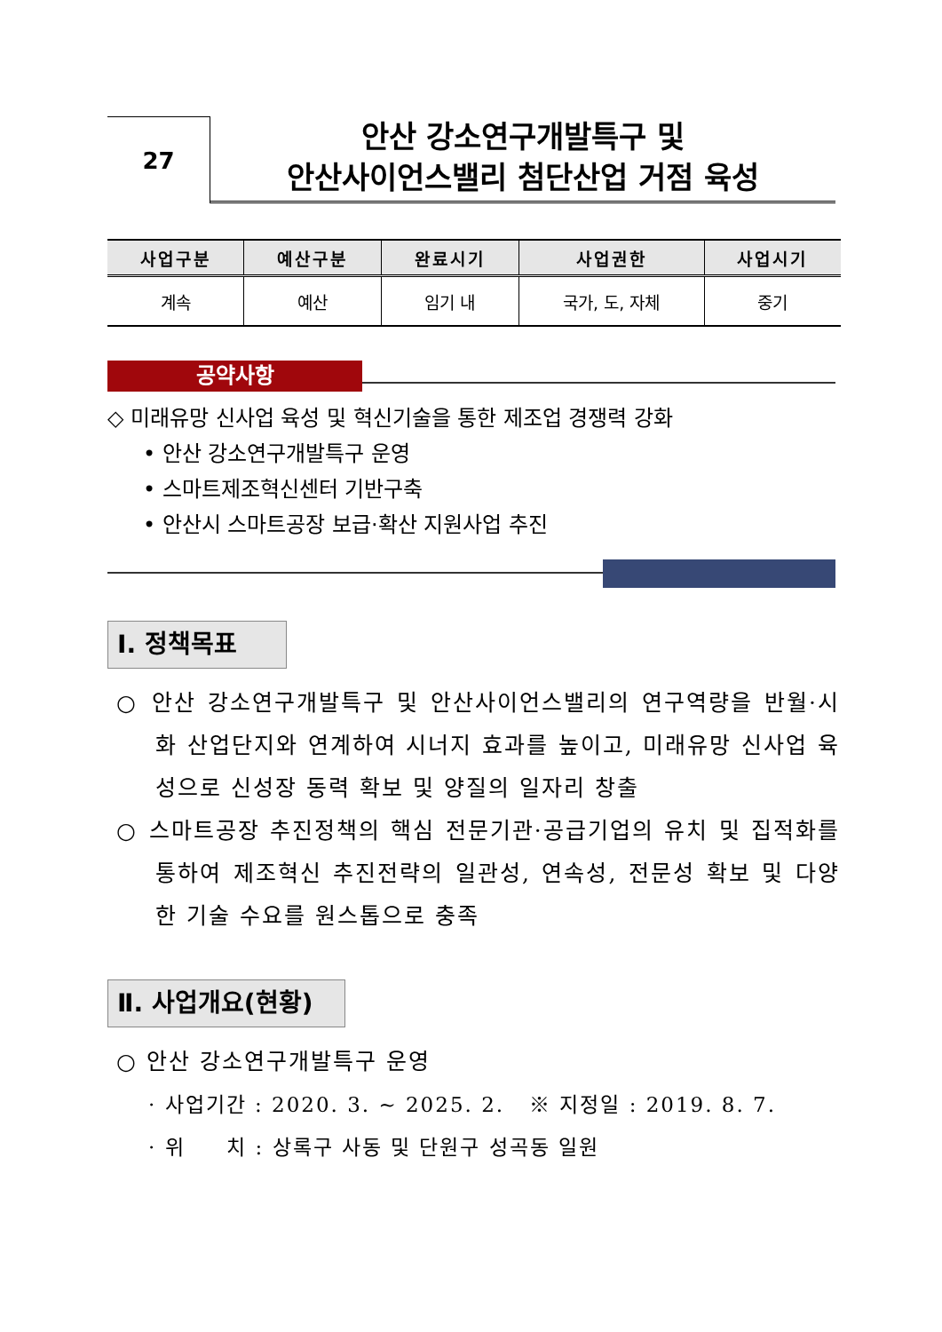27
안산 강소연구개발특구 및
안산사이언스밸리 첨단산업 거점 육성
| 사업구분 | 예산구분 | 완료시기 | 사업권한 | 사업시기 |
| --- | --- | --- | --- | --- |
| 계속 | 예산 | 임기 내 | 국가, 도, 자체 | 중기 |
공약사항
◇ 미래유망 신사업 육성 및 혁신기술을 통한 제조업 경쟁력 강화
• 안산 강소연구개발특구 운영
• 스마트제조혁신센터 기반구축
• 안산시 스마트공장 보급·확산 지원사업 추진
Ⅰ. 정책목표
○ 안산 강소연구개발특구 및 안산사이언스밸리의 연구역량을 반월·시화 산업단지와 연계하여 시너지 효과를 높이고, 미래유망 신사업 육성으로 신성장 동력 확보 및 양질의 일자리 창출
○ 스마트공장 추진정책의 핵심 전문기관·공급기업의 유치 및 집적화를 통하여 제조혁신 추진전략의 일관성, 연속성, 전문성 확보 및 다양한 기술 수요를 원스톱으로 충족
Ⅱ. 사업개요(현황)
○ 안산 강소연구개발특구 운영
· 사업기간 : 2020. 3. ~ 2025. 2. ※ 지정일 : 2019. 8. 7.
· 위 치 : 상록구 사동 및 단원구 성곡동 일원